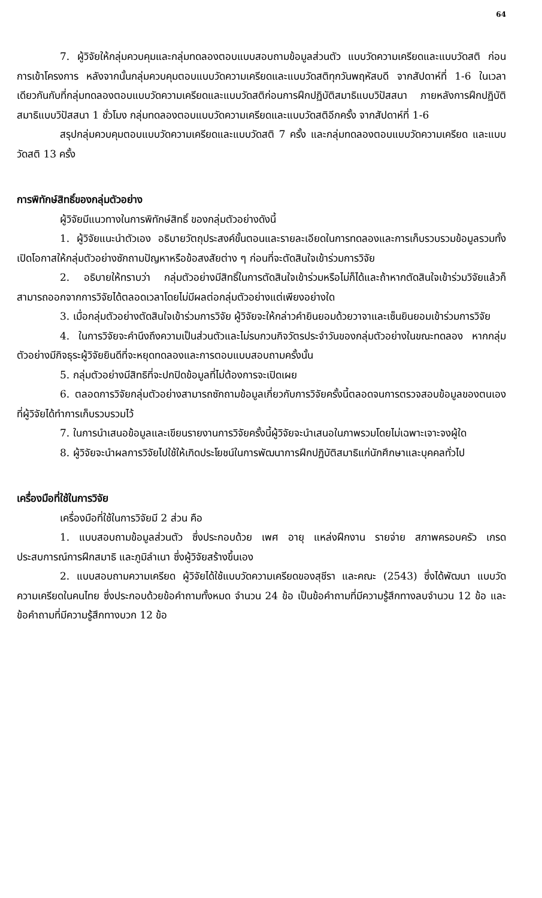64
7. ผู้วิจัยให้กลุ่มควบคุมและกลุ่มทดลองตอบแบบสอบถามข้อมูลส่วนตัว แบบวัดความเครียดและแบบวัดสติ ก่อนการเข้าโครงการ หลังจากนั้นกลุ่มควบคุมตอบแบบวัดความเครียดและแบบวัดสติทุกวันพฤหัสบดี จากสัปดาห์ที่ 1-6 ในเวลาเดียวกันกับที่กลุ่มทดลองตอบแบบวัดความเครียดและแบบวัดสติก่อนการฝึกปฏิบัติสมาธิแบบวิปัสสนา ภายหลังการฝึกปฏิบัติสมาธิแบบวิปัสสนา 1 ชั่วโมง กลุ่มทดลองตอบแบบวัดความเครียดและแบบวัดสติอีกครั้ง จากสัปดาห์ที่ 1-6
สรุปกลุ่มควบคุมตอบแบบวัดความเครียดและแบบวัดสติ 7 ครั้ง และกลุ่มทดลองตอบแบบวัดความเครียด และแบบวัดสติ 13 ครั้ง
การพิทักษ์สิทธิ์ของกลุ่มตัวอย่าง
ผู้วิจัยมีแนวทางในการพิทักษ์สิทธิ์ ของกลุ่มตัวอย่างดังนี้
1. ผู้วิจัยแนะนำตัวเอง อธิบายวัตถุประสงค์ขั้นตอนและรายละเอียดในการทดลองและการเก็บรวบรวมข้อมูลรวมทั้งเปิดโอกาสให้กลุ่มตัวอย่างซักถามปัญหาหรือข้อสงสัยต่าง ๆ ก่อนที่จะตัดสินใจเข้าร่วมการวิจัย
2. อธิบายให้ทราบว่า กลุ่มตัวอย่างมีสิทธิ์ในการตัดสินใจเข้าร่วมหรือไม่ก็ได้และถ้าหากตัดสินใจเข้าร่วมวิจัยแล้วก็สามารถออกจากการวิจัยได้ตลอดเวลาโดยไม่มีผลต่อกลุ่มตัวอย่างแต่เพียงอย่างใด
3. เมื่อกลุ่มตัวอย่างตัดสินใจเข้าร่วมการวิจัย ผู้วิจัยจะให้กล่าวคำยินยอมด้วยวาจาและเซ็นยินยอมเข้าร่วมการวิจัย
4. ในการวิจัยจะคำนึงถึงความเป็นส่วนตัวและไม่รบกวนกิจวัตรประจำวันของกลุ่มตัวอย่างในขณะทดลอง หากกลุ่มตัวอย่างมีกิจธุระผู้วิจัยยินดีที่จะหยุดทดลองและการตอบแบบสอบถามครั้งนั้น
5. กลุ่มตัวอย่างมีสิทธิที่จะปกปิดข้อมูลที่ไม่ต้องการจะเปิดเผย
6. ตลอดการวิจัยกลุ่มตัวอย่างสามารถซักถามข้อมูลเกี่ยวกับการวิจัยครั้งนี้ตลอดจนการตรวจสอบข้อมูลของตนเองที่ผู้วิจัยได้ทำการเก็บรวบรวมไว้
7. ในการนำเสนอข้อมูลและเขียนรายงานการวิจัยครั้งนี้ผู้วิจัยจะนำเสนอในภาพรวมโดยไม่เฉพาะเจาะจงผู้ใด
8. ผู้วิจัยจะนำผลการวิจัยไปใช้ให้เกิดประโยชน์ในการพัฒนาการฝึกปฏิบัติสมาธิแก่นักศึกษาและบุคคลทั่วไป
เครื่องมือที่ใช้ในการวิจัย
เครื่องมือที่ใช้ในการวิจัยมี 2 ส่วน คือ
1. แบบสอบถามข้อมูลส่วนตัว ซึ่งประกอบด้วย เพศ อายุ แหล่งฝึกงาน รายจ่าย สภาพครอบครัว เกรด ประสบการณ์การฝึกสมาธิ และภูมิลำเนา ซึ่งผู้วิจัยสร้างขึ้นเอง
2. แบบสอบถามความเครียด ผู้วิจัยได้ใช้แบบวัดความเครียดของสุชีรา และคณะ (2543) ซึ่งได้พัฒนา แบบวัดความเครียดในคนไทย ซึ่งประกอบด้วยข้อคำถามทั้งหมด จำนวน 24 ข้อ เป็นข้อคำถามที่มีความรู้สึกทางลบจำนวน 12 ข้อ และข้อคำถามที่มีความรู้สึกทางบวก 12 ข้อ